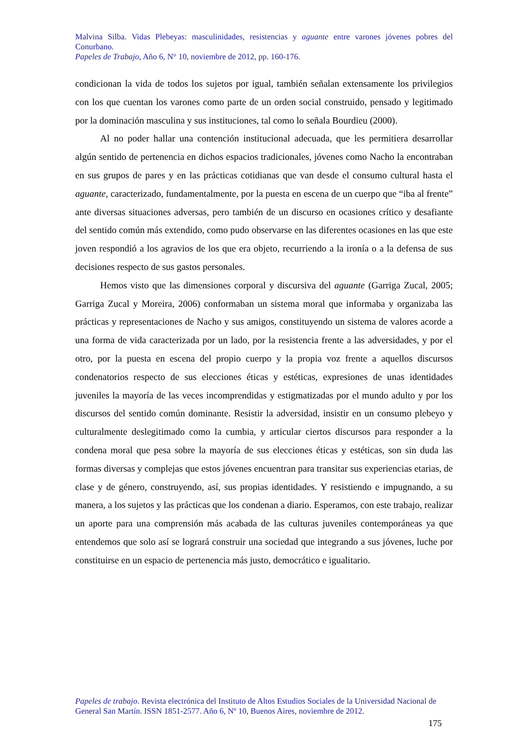Malvina Silba. Vidas Plebeyas: masculinidades, resistencias y aguante entre varones jóvenes pobres del Conurbano.
Papeles de Trabajo, Año 6, N° 10, noviembre de 2012, pp. 160-176.
condicionan la vida de todos los sujetos por igual, también señalan extensamente los privilegios con los que cuentan los varones como parte de un orden social construido, pensado y legitimado por la dominación masculina y sus instituciones, tal como lo señala Bourdieu (2000).
Al no poder hallar una contención institucional adecuada, que les permitiera desarrollar algún sentido de pertenencia en dichos espacios tradicionales, jóvenes como Nacho la encontraban en sus grupos de pares y en las prácticas cotidianas que van desde el consumo cultural hasta el aguante, caracterizado, fundamentalmente, por la puesta en escena de un cuerpo que “iba al frente” ante diversas situaciones adversas, pero también de un discurso en ocasiones crítico y desafiante del sentido común más extendido, como pudo observarse en las diferentes ocasiones en las que este joven respondió a los agravios de los que era objeto, recurriendo a la ironía o a la defensa de sus decisiones respecto de sus gastos personales.
Hemos visto que las dimensiones corporal y discursiva del aguante (Garriga Zucal, 2005; Garriga Zucal y Moreira, 2006) conformaban un sistema moral que informaba y organizaba las prácticas y representaciones de Nacho y sus amigos, constituyendo un sistema de valores acorde a una forma de vida caracterizada por un lado, por la resistencia frente a las adversidades, y por el otro, por la puesta en escena del propio cuerpo y la propia voz frente a aquellos discursos condenatorios respecto de sus elecciones éticas y estéticas, expresiones de unas identidades juveniles la mayoría de las veces incomprendidas y estigmatizadas por el mundo adulto y por los discursos del sentido común dominante. Resistir la adversidad, insistir en un consumo plebeyo y culturalmente deslegitimado como la cumbia, y articular ciertos discursos para responder a la condena moral que pesa sobre la mayoría de sus elecciones éticas y estéticas, son sin duda las formas diversas y complejas que estos jóvenes encuentran para transitar sus experiencias etarias, de clase y de género, construyendo, así, sus propias identidades. Y resistiendo e impugnando, a su manera, a los sujetos y las prácticas que los condenan a diario. Esperamos, con este trabajo, realizar un aporte para una comprensión más acabada de las culturas juveniles contemporáneas ya que entendemos que solo así se logrará construir una sociedad que integrando a sus jóvenes, luche por constituirse en un espacio de pertenencia más justo, democrático e igualitario.
Papeles de trabajo. Revista electrónica del Instituto de Altos Estudios Sociales de la Universidad Nacional de General San Martín. ISSN 1851-2577. Año 6, Nº 10, Buenos Aires, noviembre de 2012.
175